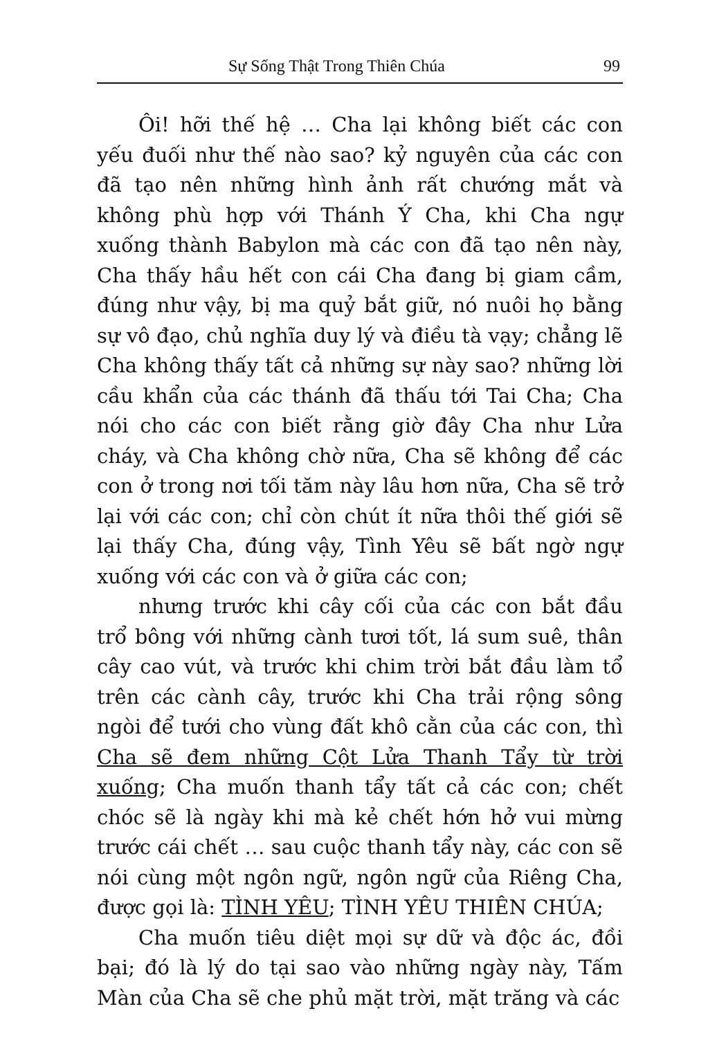Sự Sống Thật Trong Thiên Chúa 99
Ôi! hỡi thế hệ … Cha lại không biết các con yếu đuối như thế nào sao? kỷ nguyên của các con đã tạo nên những hình ảnh rất chướng mắt và không phù hợp với Thánh Ý Cha, khi Cha ngự xuống thành Babylon mà các con đã tạo nên này, Cha thấy hầu hết con cái Cha đang bị giam cầm, đúng như vậy, bị ma quỷ bắt giữ, nó nuôi họ bằng sự vô đạo, chủ nghĩa duy lý và điều tà vạy; chẳng lẽ Cha không thấy tất cả những sự này sao? những lời cầu khẩn của các thánh đã thấu tới Tai Cha; Cha nói cho các con biết rằng giờ đây Cha như Lửa cháy, và Cha không chờ nữa, Cha sẽ không để các con ở trong nơi tối tăm này lâu hơn nữa, Cha sẽ trở lại với các con; chỉ còn chút ít nữa thôi thế giới sẽ lại thấy Cha, đúng vậy, Tình Yêu sẽ bất ngờ ngự xuống với các con và ở giữa các con;
nhưng trước khi cây cối của các con bắt đầu trổ bông với những cành tươi tốt, lá sum suê, thân cây cao vút, và trước khi chim trời bắt đầu làm tổ trên các cành cây, trước khi Cha trải rộng sông ngòi để tưới cho vùng đất khô cằn của các con, thì Cha sẽ đem những Cột Lửa Thanh Tẩy từ trời xuống; Cha muốn thanh tẩy tất cả các con; chết chóc sẽ là ngày khi mà kẻ chết hớn hở vui mừng trước cái chết … sau cuộc thanh tẩy này, các con sẽ nói cùng một ngôn ngữ, ngôn ngữ của Riêng Cha, được gọi là: TÌNH YÊU; TÌNH YÊU THIÊN CHÚA;
Cha muốn tiêu diệt mọi sự dữ và độc ác, đồi bại; đó là lý do tại sao vào những ngày này, Tấm Màn của Cha sẽ che phủ mặt trời, mặt trăng và các